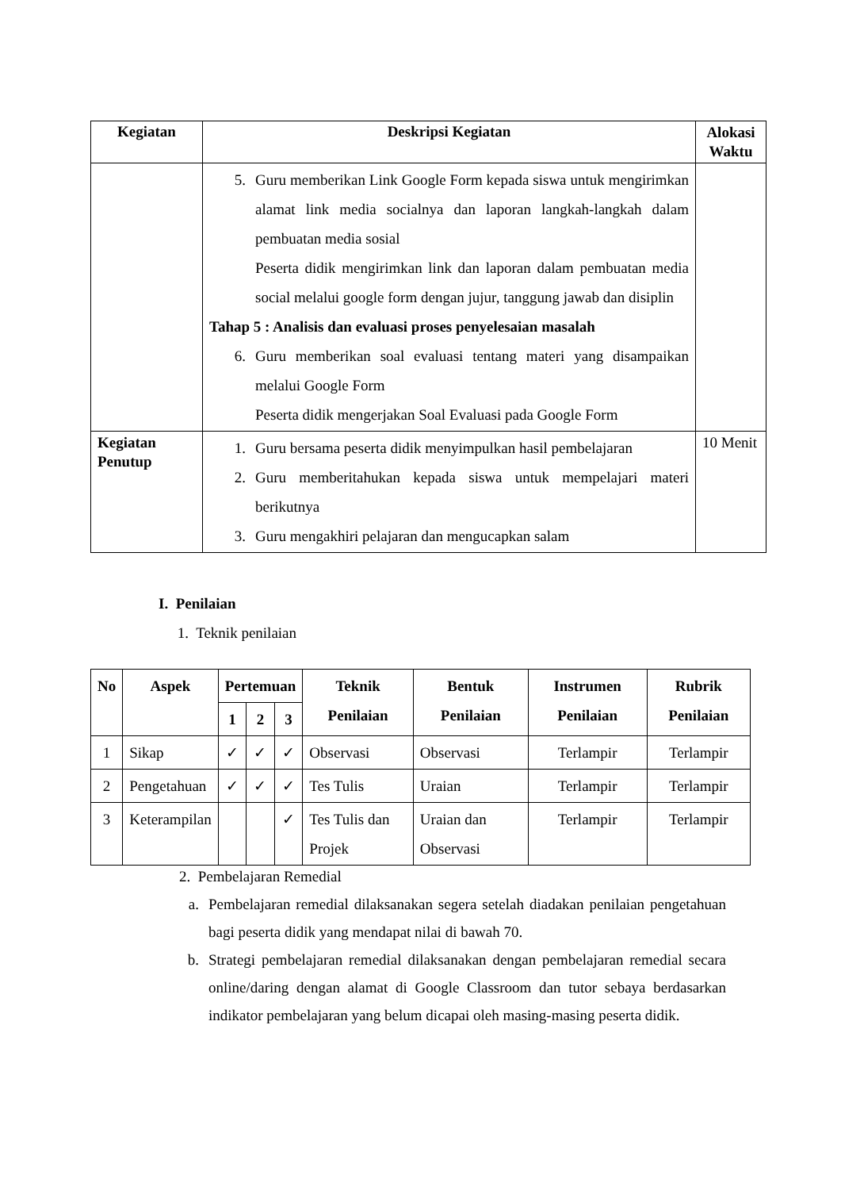| Kegiatan | Deskripsi Kegiatan | Alokasi Waktu |
| --- | --- | --- |
| | 5. Guru memberikan Link Google Form kepada siswa untuk mengirimkan alamat link media socialnya dan laporan langkah-langkah dalam pembuatan media sosial Peserta didik mengirimkan link dan laporan dalam pembuatan media social melalui google form dengan jujur, tanggung jawab dan disiplin Tahap 5 : Analisis dan evaluasi proses penyelesaian masalah 6. Guru memberikan soal evaluasi tentang materi yang disampaikan melalui Google Form Peserta didik mengerjakan Soal Evaluasi pada Google Form | |
| Kegiatan Penutup | 1. Guru bersama peserta didik menyimpulkan hasil pembelajaran 2. Guru memberitahukan kepada siswa untuk mempelajari materi berikutnya 3. Guru mengakhiri pelajaran dan mengucapkan salam | 10 Menit |
I. Penilaian
1. Teknik penilaian
| No | Aspek | Pertemuan | | | Teknik Penilaian | Bentuk Penilaian | Instrumen Penilaian | Rubrik Penilaian |
| --- | --- | --- | --- | --- | --- | --- | --- | --- |
| | | 1 | 2 | 3 | | | | |
| 1 | Sikap | ✓ | ✓ | ✓ | Observasi | Observasi | Terlampir | Terlampir |
| 2 | Pengetahuan | ✓ | ✓ | ✓ | Tes Tulis | Uraian | Terlampir | Terlampir |
| 3 | Keterampilan | | | ✓ | Tes Tulis dan Projek | Uraian dan Observasi | Terlampir | Terlampir |
2. Pembelajaran Remedial
a. Pembelajaran remedial dilaksanakan segera setelah diadakan penilaian pengetahuan bagi peserta didik yang mendapat nilai di bawah 70.
b. Strategi pembelajaran remedial dilaksanakan dengan pembelajaran remedial secara online/daring dengan alamat di Google Classroom dan tutor sebaya berdasarkan indikator pembelajaran yang belum dicapai oleh masing-masing peserta didik.